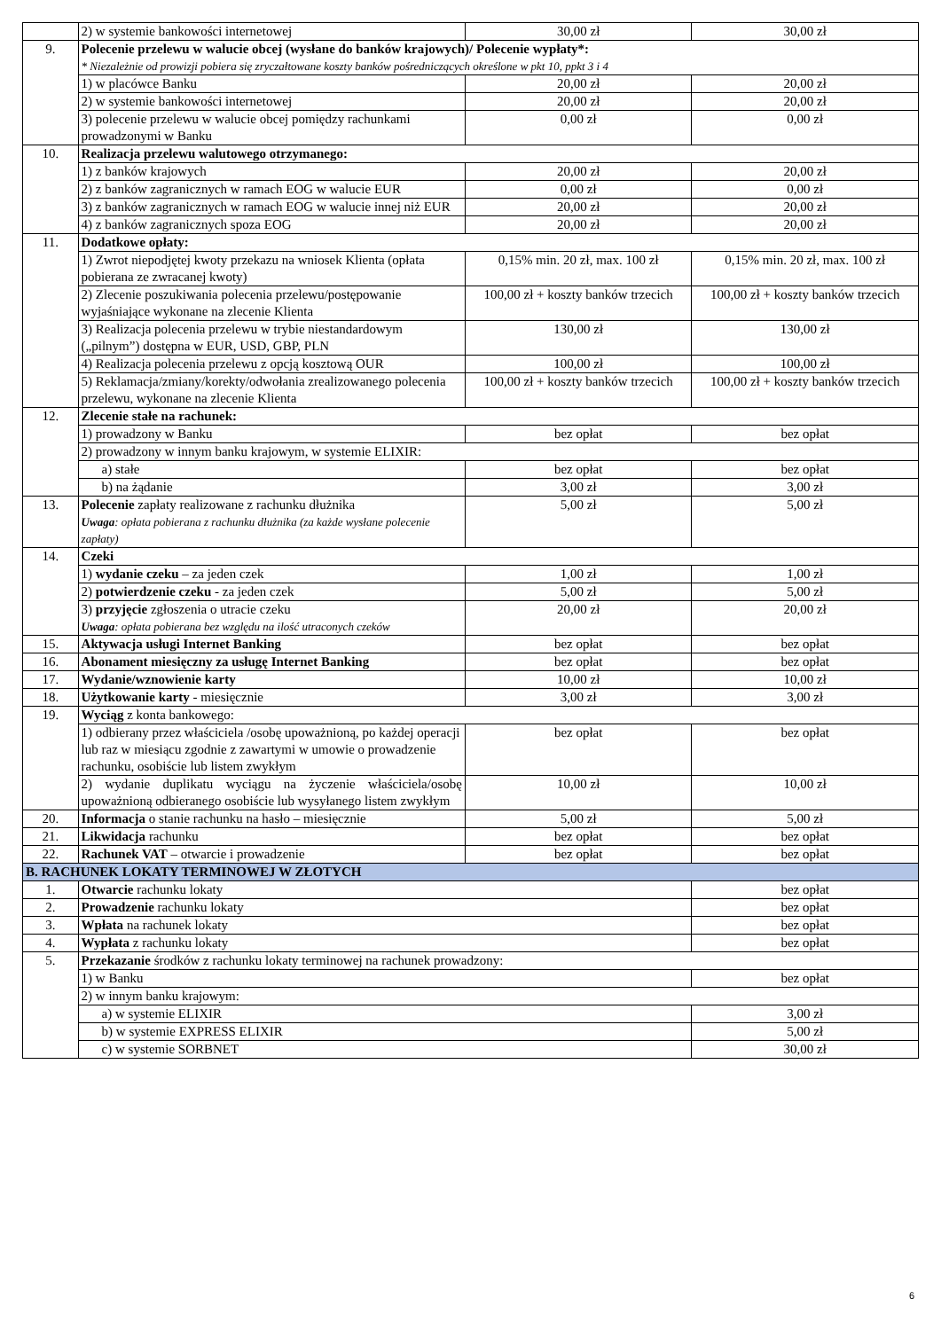| | 2) w systemie bankowości internetowej | 30,00 zł | 30,00 zł |
| 9. | Polecenie przelewu w walucie obcej (wysłane do banków krajowych)/ Polecenie wypłaty*: * Niezależnie od prowizji pobiera się zryczałtowane koszty banków pośredniczących określone w pkt 10, ppkt 3 i 4 | | |
| | 1) w placówce Banku | 20,00 zł | 20,00 zł |
| | 2) w systemie bankowości internetowej | 20,00 zł | 20,00 zł |
| | 3) polecenie przelewu w walucie obcej pomiędzy rachunkami prowadzonymi w Banku | 0,00 zł | 0,00 zł |
| 10. | Realizacja przelewu walutowego otrzymanego: | | |
| | 1) z banków krajowych | 20,00 zł | 20,00 zł |
| | 2) z banków zagranicznych w ramach EOG w walucie EUR | 0,00 zł | 0,00 zł |
| | 3) z banków zagranicznych w ramach EOG w walucie innej niż EUR | 20,00 zł | 20,00 zł |
| | 4) z banków zagranicznych spoza EOG | 20,00 zł | 20,00 zł |
| 11. | Dodatkowe opłaty: | | |
| | 1) Zwrot niepodjętej kwoty przekazu na wniosek Klienta (opłata pobierana ze zwracanej kwoty) | 0,15% min. 20 zł, max. 100 zł | 0,15% min. 20 zł, max. 100 zł |
| | 2) Zlecenie poszukiwania polecenia przelewu/postępowanie wyjaśniające wykonane na zlecenie Klienta | 100,00 zł + koszty banków trzecich | 100,00 zł + koszty banków trzecich |
| | 3) Realizacja polecenia przelewu w trybie niestandardowym („pilnym”) dostępna w EUR, USD, GBP, PLN | 130,00 zł | 130,00 zł |
| | 4) Realizacja polecenia przelewu z opcją kosztową OUR | 100,00 zł | 100,00 zł |
| | 5) Reklamacja/zmiany/korekty/odwołania zrealizowanego polecenia przelewu, wykonane na zlecenie Klienta | 100,00 zł + koszty banków trzecich | 100,00 zł + koszty banków trzecich |
| 12. | Zlecenie stałe na rachunek: | | |
| | 1) prowadzony w Banku | bez opłat | bez opłat |
| | 2) prowadzony w innym banku krajowym, w systemie ELIXIR: | | |
| | a) stałe | bez opłat | bez opłat |
| | b) na żądanie | 3,00 zł | 3,00 zł |
| 13. | Polecenie zapłaty realizowane z rachunku dłużnika Uwaga : opłata pobierana z rachunku dłużnika (za każde wysłane polecenie zapłaty) | 5,00 zł | 5,00 zł |
| 14. | Czeki | | |
| | 1) wydanie czeku – za jeden czek | 1,00 zł | 1,00 zł |
| | 2) potwierdzenie czeku - za jeden czek | 5,00 zł | 5,00 zł |
| | 3) przyjęcie zgłoszenia o utracie czeku Uwaga : opłata pobierana bez względu na ilość utraconych czeków | 20,00 zł | 20,00 zł |
| 15. | Aktywacja usługi Internet Banking | bez opłat | bez opłat |
| 16. | Abonament miesięczny za usługę Internet Banking | bez opłat | bez opłat |
| 17. | Wydanie/wznowienie karty | 10,00 zł | 10,00 zł |
| 18. | Użytkowanie karty - miesięcznie | 3,00 zł | 3,00 zł |
| 19. | Wyciąg z konta bankowego: | | |
| | 1) odbierany przez właściciela /osobę upoważnioną, po każdej operacji lub raz w miesiącu zgodnie z zawartymi w umowie o prowadzenie rachunku, osobiście lub listem zwykłym | bez opłat | bez opłat |
| | 2) wydanie duplikatu wyciągu na życzenie właściciela/osobę upoważnioną odbieranego osobiście lub wysyłanego listem zwykłym | 10,00 zł | 10,00 zł |
| 20. | Informacja o stanie rachunku na hasło – miesięcznie | 5,00 zł | 5,00 zł |
| 21. | Likwidacja rachunku | bez opłat | bez opłat |
| 22. | Rachunek VAT – otwarcie i prowadzenie | bez opłat | bez opłat |
| B. RACHUNEK LOKATY TERMINOWEJ W ZŁOTYCH | | | |
| 1. | Otwarcie rachunku lokaty | | bez opłat |
| 2. | Prowadzenie rachunku lokaty | | bez opłat |
| 3. | Wpłata na rachunek lokaty | | bez opłat |
| 4. | Wypłata z rachunku lokaty | | bez opłat |
| 5. | Przekazanie środków z rachunku lokaty terminowej na rachunek prowadzony: | | |
| | 1) w Banku | | bez opłat |
| | 2) w innym banku krajowym: | | |
| | a) w systemie ELIXIR | | 3,00 zł |
| | b) w systemie EXPRESS ELIXIR | | 5,00 zł |
| | c) w systemie SORBNET | | 30,00 zł |
6